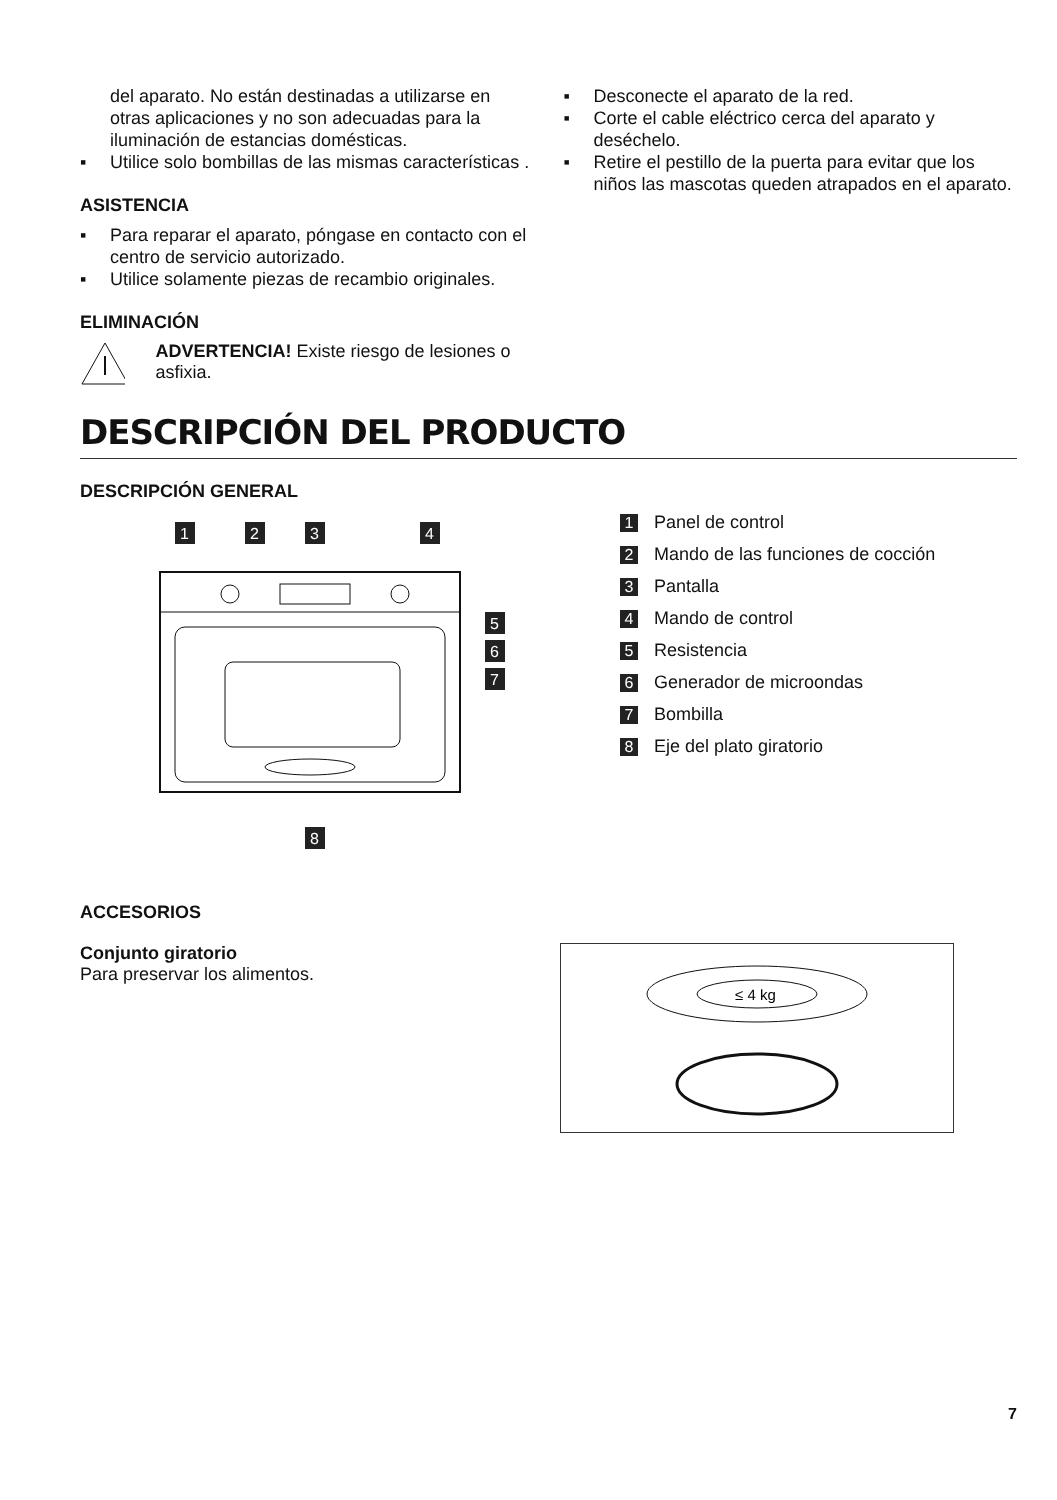del aparato. No están destinadas a utilizarse en otras aplicaciones y no son adecuadas para la iluminación de estancias domésticas.
▪ Utilice solo bombillas de las mismas características .
ASISTENCIA
▪ Para reparar el aparato, póngase en contacto con el centro de servicio autorizado.
▪ Utilice solamente piezas de recambio originales.
ELIMINACIÓN
ADVERTENCIA! Existe riesgo de lesiones o asfixia.
▪ Desconecte el aparato de la red.
▪ Corte el cable eléctrico cerca del aparato y deséchelo.
▪ Retire el pestillo de la puerta para evitar que los niños las mascotas queden atrapados en el aparato.
DESCRIPCIÓN DEL PRODUCTO
DESCRIPCIÓN GENERAL
1
2
3
4
5
6
7
8
1 Panel de control
2 Mando de las funciones de cocción
3 Pantalla
4 Mando de control
5 Resistencia
6 Generador de microondas
7 Bombilla
8 Eje del plato giratorio
ACCESORIOS
Conjunto giratorio
Para preservar los alimentos.
≤ 4 kg
7